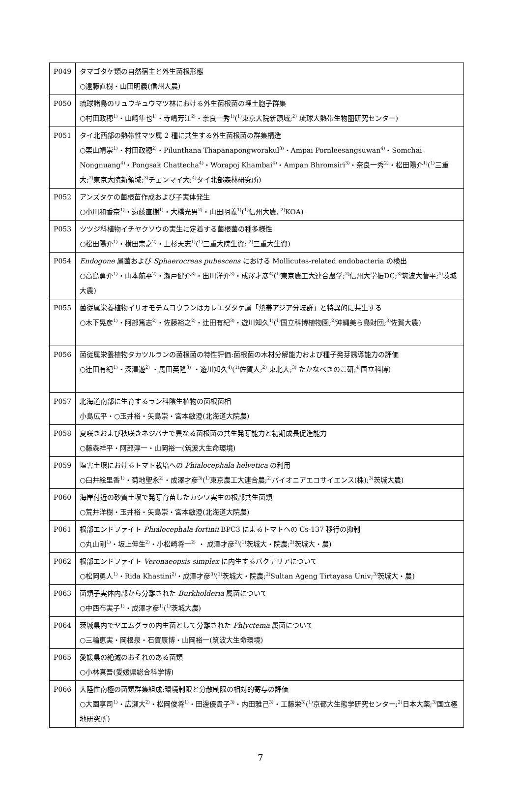| P049 | タマゴタケ類の自然宿主と外生菌根形態 ○遠藤直樹・山田明義(信州大農) |
| P050 | 琉球諸島のリュウキュウマツ林における外生菌根菌の埋土胞子群集 ○村田政穂<sup>1)</sup>・山崎隼也<sup>1)</sup>・寺嶋芳江<sup>2)</sup>・奈良一秀<sup>1)</sup>(<sup>1)</sup>東京大院新領域;<sup>2)</sup> 琉球大熱帯生物圏研究センター) |
| P051 | タイ北西部の熱帯性マツ属 2 種に共生する外生菌根菌の群集構造 ○栗山靖崇<sup>1)</sup>・村田政穂<sup>2)</sup>・Pilunthana Thapanapongworakul<sup>3)</sup>・Ampai Pornleesangsuwan<sup>4)</sup>・Somchai Nongnuang<sup>4)</sup>・Pongsak Chattecha<sup>4)</sup>・Worapoj Khambai<sup>4)</sup>・Ampan Bhromsiri<sup>3)</sup>・奈良一秀<sup>2)</sup>・松田陽介<sup>1)</sup>(<sup>1)</sup>三重大;<sup>2)</sup>東京大院新領域;<sup>3)</sup>チェンマイ大;<sup>4)</sup>タイ北部森林研究所) |
| P052 | アンズタケの菌根苗作成および子実体発生 ○小川和香奈<sup>1)</sup>・遠藤直樹<sup>1)</sup>・大橋光男<sup>2)</sup>・山田明義<sup>1)</sup>(<sup>1)</sup>信州大農, <sup>2)</sup>KOA) |
| P053 | ツツジ科植物イチヤクソウの実生に定着する菌根菌の種多様性 ○松田陽介<sup>1)</sup>・横田宗之<sup>2)</sup>・上杉天志<sup>1)</sup>(<sup>1)</sup>三重大院生資; <sup>2)</sup>三重大生資) |
| P054 | Endogone 属菌および Sphaerocreas pubescens における Mollicutes-related endobacteria の検出 ○高島勇介<sup>1)</sup>・山本航平<sup>2)</sup>・瀬戸健介<sup>3)</sup>・出川洋介<sup>3)</sup>・成澤才彦<sup>4)</sup>(<sup>1)</sup>東京農工大連合農学;<sup>2)</sup>信州大学振DC;<sup>3)</sup>筑波大菅平;<sup>4)</sup>茨城大農) |
| P055 | 菌従属栄養植物イリオモテムヨウランはカレエダタケ属「熱帯アジア分岐群」と特異的に共生する ○木下晃彦<sup>1)</sup>・阿部篤志<sup>2)</sup>・佐藤裕之<sup>2)</sup>・辻田有紀<sup>3)</sup>・遊川知久<sup>1)</sup>(<sup>1)</sup>国立科博植物園;<sup>2)</sup>沖縄美ら島財団;<sup>3)</sup>佐賀大農) |
| P056 | 菌従属栄養植物タカツルランの菌根菌の特性評価:菌根菌の木材分解能力および種子発芽誘導能力の評価 ○辻田有紀<sup>1)</sup>・深澤遊<sup>2)</sup> ・馬田英隆<sup>3)</sup> ・遊川知久<sup>4)</sup>(<sup>1)</sup>佐賀大;<sup>2)</sup> 東北大;<sup>3)</sup> たかなべきのこ研;<sup>4)</sup>国立科博) |
| P057 | 北海道南部に生育するラン科陰生植物の菌根菌相 小島広平・○玉井裕・矢島崇・宮本敏澄(北海道大院農) |
| P058 | 夏咲きおよび秋咲きネジバナで異なる菌根菌の共生発芽能力と初期成長促進能力 ○藤森祥平・阿部淳一・山岡裕一(筑波大生命環境) |
| P059 | 塩害土壌におけるトマト栽培への Phialocephala helvetica の利用 ○臼井絵里香<sup>1)</sup>・菊地聖永<sup>2)</sup>・成澤才彦<sup>3)</sup>(<sup>1)</sup>東京農工大連合農;<sup>2)</sup>パイオニアエコサイエンス(株);<sup>3)</sup>茨城大農) |
| P060 | 海岸付近の砂質土壌で発芽育苗したカシワ実生の根部共生菌類 ○荒井洋樹・玉井裕・矢島崇・宮本敏澄(北海道大院農) |
| P061 | 根部エンドファイト Phialocephala fortinii BPC3 によるトマトへの Cs-137 移行の抑制 ○丸山剛<sup>1)</sup>・坂上伸生<sup>2)</sup>・小松崎将一<sup>2)</sup> ・ 成澤才彦<sup>2)</sup>(<sup>1)</sup>茨城大・院農;<sup>2)</sup>茨城大・農) |
| P062 | 根部エンドファイト Veronaeopsis simplex に内生するバクテリアについて ○松岡勇人<sup>1)</sup>・Rida Khastini<sup>2)</sup>・成澤才彦<sup>3)</sup>(<sup>1)</sup>茨城大・院農;<sup>2)</sup>Sultan Ageng Tirtayasa Univ;<sup>3)</sup>茨城大・農) |
| P063 | 菌類子実体内部から分離された Burkholderia 属菌について ○中西布実子<sup>1)</sup>・成澤才彦<sup>1)</sup>(<sup>1)</sup>茨城大農) |
| P064 | 茨城県内でヤエムグラの内生菌として分離された Phlyctema 属菌について ○三輪恵実・岡根泉・石賀康博・山岡裕一(筑波大生命環境) |
| P065 | 愛媛県の絶滅のおそれのある菌類 ○小林真吾(愛媛県総合科学博) |
| P066 | 大陸性南極の菌類群集組成:環境制限と分散制限の相対的寄与の評価 ○大園享司<sup>1)</sup>・広瀬大<sup>2)</sup>・松岡俊将<sup>1)</sup>・田邊優貴子<sup>3)</sup>・内田雅己<sup>3)</sup>・工藤栄<sup>3)</sup>(<sup>1)</sup>京都大生態学研究センター;<sup>2)</sup>日本大薬;<sup>3)</sup>国立極地研究所) |
7